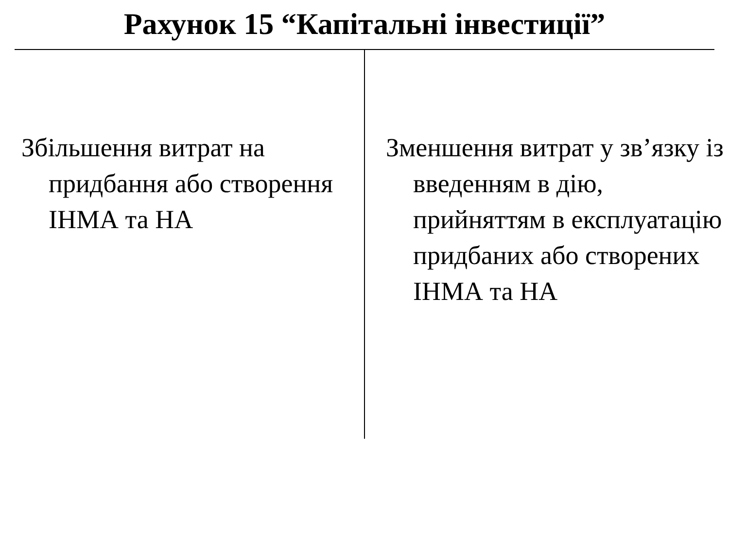Рахунок 15 “Капітальні інвестиції”
Збільшення витрат на придбання або створення ІНМА та НА
Зменшення витрат у зв’язку із введенням в дію, прийняттям в експлуатацію придбаних або створених ІНМА та НА